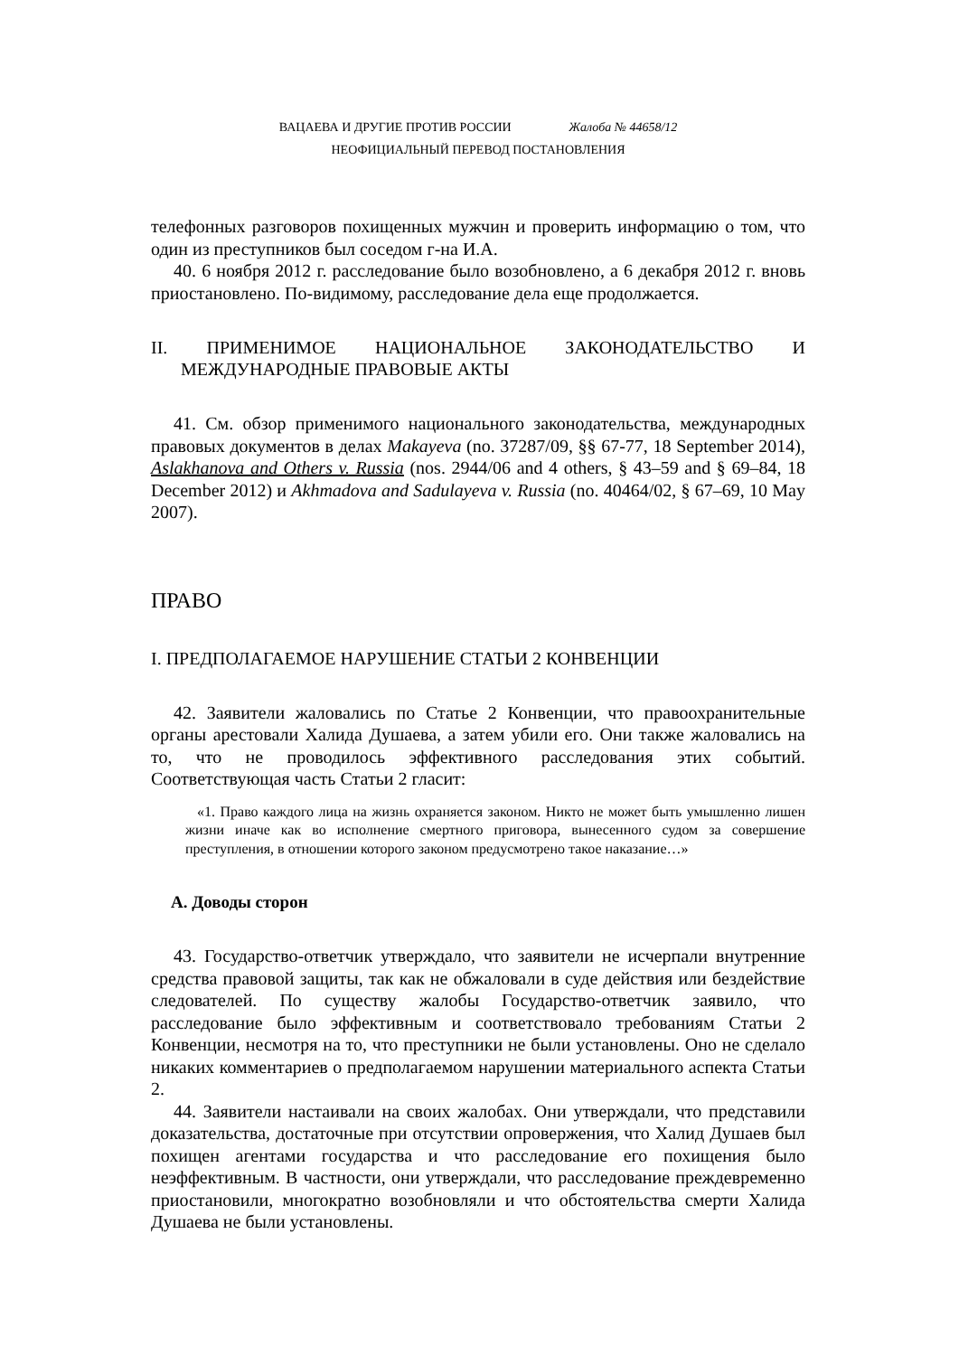ВАЦАЕВА И ДРУГИЕ ПРОТИВ РОССИИ Жалоба № 44658/12
НЕОФИЦИАЛЬНЫЙ ПЕРЕВОД ПОСТАНОВЛЕНИЯ
телефонных разговоров похищенных мужчин и проверить информацию о том, что один из преступников был соседом г-на И.А.
40. 6 ноября 2012 г. расследование было возобновлено, а 6 декабря 2012 г. вновь приостановлено. По-видимому, расследование дела еще продолжается.
II. ПРИМЕНИМОЕ НАЦИОНАЛЬНОЕ ЗАКОНОДАТЕЛЬСТВО И МЕЖДУНАРОДНЫЕ ПРАВОВЫЕ АКТЫ
41. См. обзор применимого национального законодательства, международных правовых документов в делах Makayeva (no. 37287/09, §§ 67-77, 18 September 2014), Aslakhanova and Others v. Russia (nos. 2944/06 and 4 others, § 43–59 and § 69–84, 18 December 2012) и Akhmadova and Sadulayeva v. Russia (no. 40464/02, § 67–69, 10 May 2007).
ПРАВО
I. ПРЕДПОЛАГАЕМОЕ НАРУШЕНИЕ СТАТЬИ 2 КОНВЕНЦИИ
42. Заявители жаловались по Статье 2 Конвенции, что правоохранительные органы арестовали Халида Душаева, а затем убили его. Они также жаловались на то, что не проводилось эффективного расследования этих событий. Соответствующая часть Статьи 2 гласит:
«1. Право каждого лица на жизнь охраняется законом. Никто не может быть умышленно лишен жизни иначе как во исполнение смертного приговора, вынесенного судом за совершение преступления, в отношении которого законом предусмотрено такое наказание…»
A. Доводы сторон
43. Государство-ответчик утверждало, что заявители не исчерпали внутренние средства правовой защиты, так как не обжаловали в суде действия или бездействие следователей. По существу жалобы Государство-ответчик заявило, что расследование было эффективным и соответствовало требованиям Статьи 2 Конвенции, несмотря на то, что преступники не были установлены. Оно не сделало никаких комментариев о предполагаемом нарушении материального аспекта Статьи 2.
44. Заявители настаивали на своих жалобах. Они утверждали, что представили доказательства, достаточные при отсутствии опровержения, что Халид Душаев был похищен агентами государства и что расследование его похищения было неэффективным. В частности, они утверждали, что расследование преждевременно приостановили, многократно возобновляли и что обстоятельства смерти Халида Душаева не были установлены.